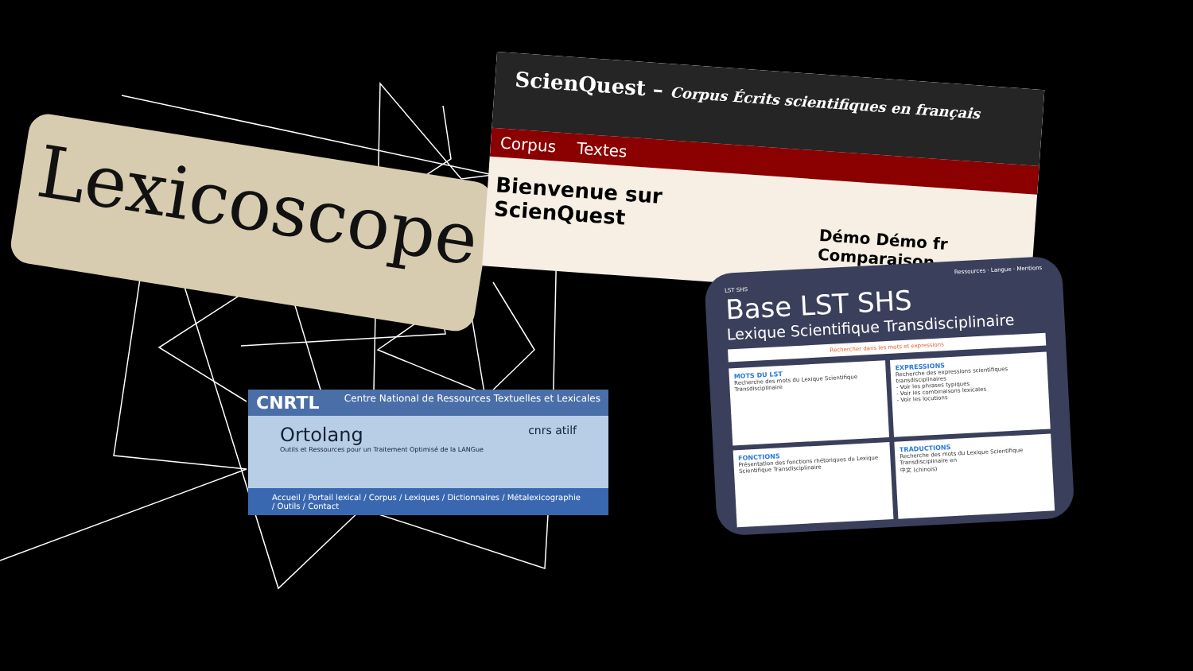Lexicoscope
ScienQuest – Corpus Écrits scientifiques en français
Corpus Textes
Bienvenue sur ScienQuest
Démo Démo fr Comparaison
Ressources · Langue · Mentions
LST SHS
Base LST SHS
Lexique Scientifique Transdisciplinaire
Rechercher dans les mots et expressions
MOTS DU LST
Recherche des mots du Lexique Scientifique Transdisciplinaire
EXPRESSIONS
Recherche des expressions scientifiques transdisciplinaires
- Voir les phrases typiques
- Voir les combinaisons lexicales
- Voir les locutions
FONCTIONS
Présentation des fonctions rhétoriques du Lexique Scientifique Transdisciplinaire
TRADUCTIONS
Recherche des mots du Lexique Scientifique Transdisciplinaire en
中文 (chinois)
CNRTL Centre National de Ressources Textuelles et Lexicales
Ortolang cnrs atilf
Outils et Ressources pour un Traitement Optimisé de la LANGue
Accueil / Portail lexical / Corpus / Lexiques / Dictionnaires / Métalexicographie / Outils / Contact